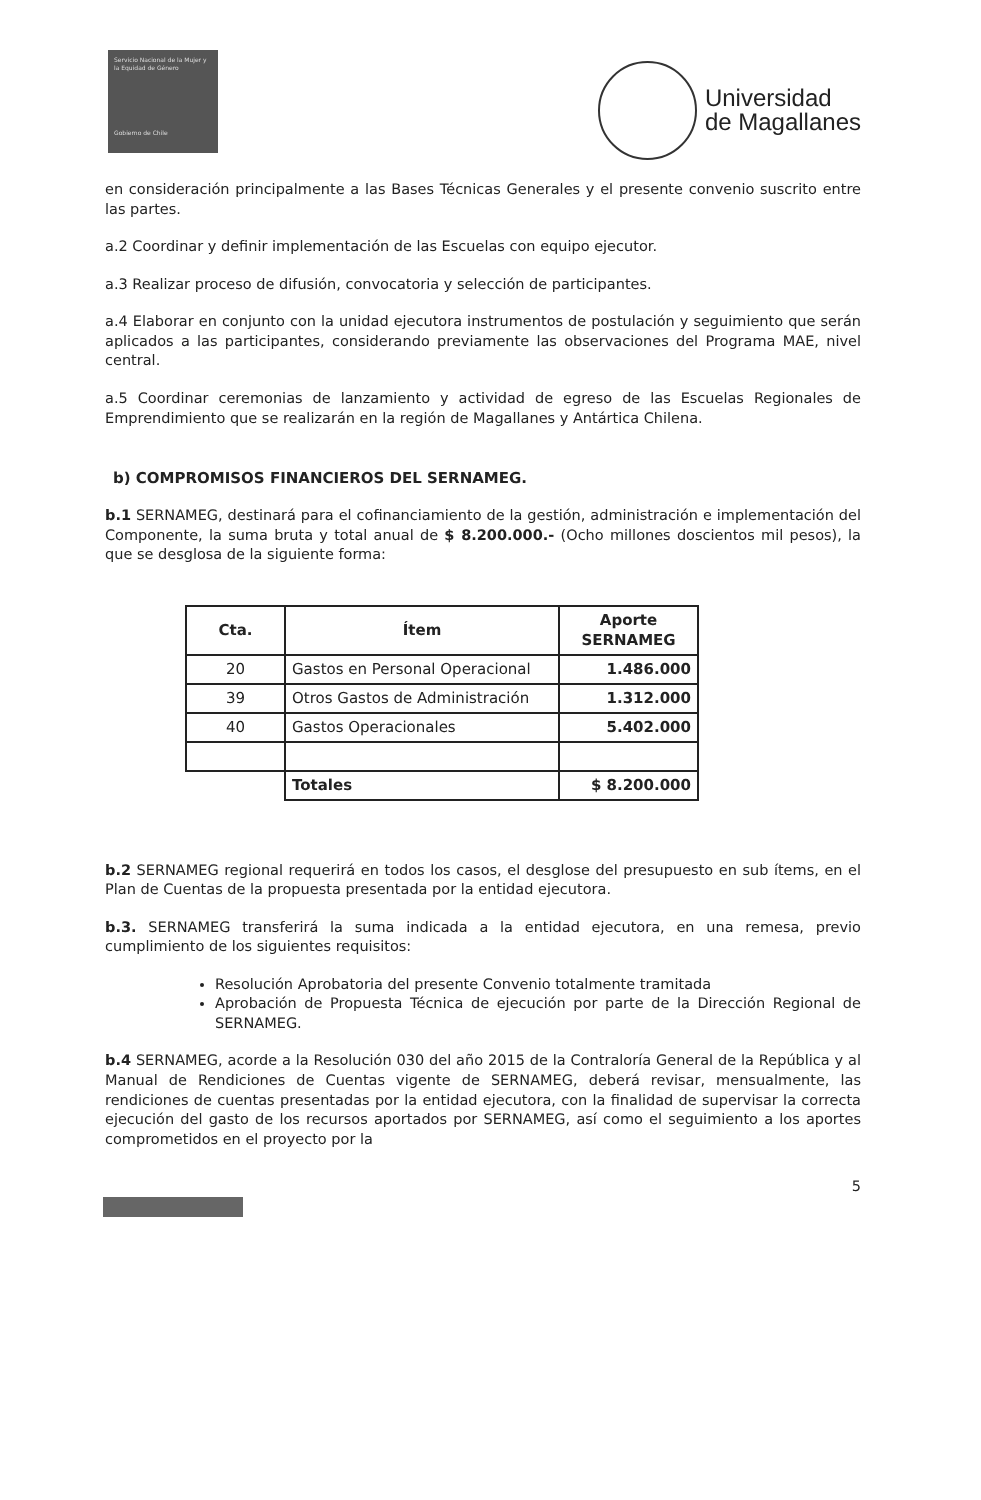Servicio Nacional de la Mujer y la Equidad de Género
Gobierno de Chile
Universidad
de Magallanes
en consideración principalmente a las Bases Técnicas Generales y el presente convenio suscrito entre las partes.
a.2 Coordinar y definir implementación de las Escuelas con equipo ejecutor.
a.3 Realizar proceso de difusión, convocatoria y selección de participantes.
a.4 Elaborar en conjunto con la unidad ejecutora instrumentos de postulación y seguimiento que serán aplicados a las participantes, considerando previamente las observaciones del Programa MAE, nivel central.
a.5 Coordinar ceremonias de lanzamiento y actividad de egreso de las Escuelas Regionales de Emprendimiento que se realizarán en la región de Magallanes y Antártica Chilena.
b) COMPROMISOS FINANCIEROS DEL SERNAMEG.
b.1 SERNAMEG, destinará para el cofinanciamiento de la gestión, administración e implementación del Componente, la suma bruta y total anual de $ 8.200.000.- (Ocho millones doscientos mil pesos), la que se desglosa de la siguiente forma:
| Cta. | Ítem | Aporte SERNAMEG |
| --- | --- | --- |
| 20 | Gastos en Personal Operacional | 1.486.000 |
| 39 | Otros Gastos de Administración | 1.312.000 |
| 40 | Gastos Operacionales | 5.402.000 |
| | Totales | $ 8.200.000 |
b.2 SERNAMEG regional requerirá en todos los casos, el desglose del presupuesto en sub ítems, en el Plan de Cuentas de la propuesta presentada por la entidad ejecutora.
b.3. SERNAMEG transferirá la suma indicada a la entidad ejecutora, en una remesa, previo cumplimiento de los siguientes requisitos:
Resolución Aprobatoria del presente Convenio totalmente tramitada
Aprobación de Propuesta Técnica de ejecución por parte de la Dirección Regional de SERNAMEG.
b.4 SERNAMEG, acorde a la Resolución 030 del año 2015 de la Contraloría General de la República y al Manual de Rendiciones de Cuentas vigente de SERNAMEG, deberá revisar, mensualmente, las rendiciones de cuentas presentadas por la entidad ejecutora, con la finalidad de supervisar la correcta ejecución del gasto de los recursos aportados por SERNAMEG, así como el seguimiento a los aportes comprometidos en el proyecto por la
5